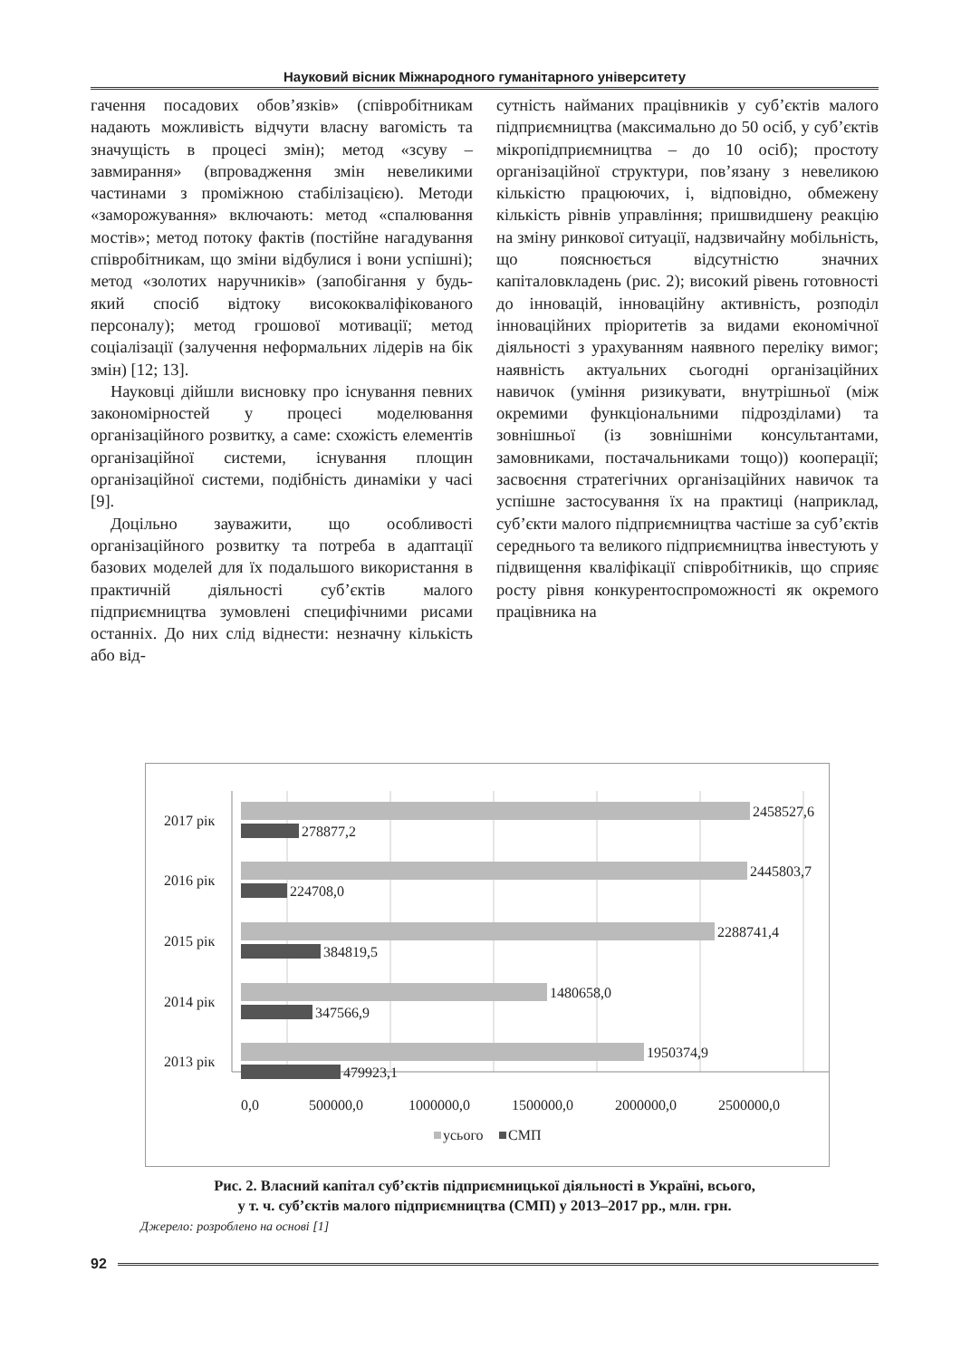Науковий вісник Міжнародного гуманітарного університету
гачення посадових обов’язків» (співробітникам надають можливість відчути власну вагомість та значущість в процесі змін); метод «зсуву – завмирання» (впровадження змін невеликими частинами з проміжною стабілізацією). Методи «заморожування» включають: метод «спалювання мостів»; метод потоку фактів (постійне нагадування співробітникам, що зміни відбулися і вони успішні); метод «золотих наручників» (запобігання у будь-який спосіб відтоку висококваліфікованого персоналу); метод грошової мотивації; метод соціалізації (залучення неформальних лідерів на бік змін) [12; 13].
Науковці дійшли висновку про існування певних закономірностей у процесі моделювання організаційного розвитку, а саме: схожість елементів організаційної системи, існування площин організаційної системи, подібність динаміки у часі [9].
Доцільно зауважити, що особливості організаційного розвитку та потреба в адаптації базових моделей для їх подальшого використання в практичній діяльності суб’єктів малого підприємництва зумовлені специфічними рисами останніх. До них слід віднести: незначну кількість або від-
сутність найманих працівників у суб’єктів малого підприємництва (максимально до 50 осіб, у суб’єктів мікропідприємництва – до 10 осіб); простоту організаційної структури, пов’язану з невеликою кількістю працюючих, і, відповідно, обмежену кількість рівнів управління; пришвидшену реакцію на зміну ринкової ситуації, надзвичайну мобільність, що пояснюється відсутністю значних капіталовкладень (рис. 2); високий рівень готовності до інновацій, інноваційну активність, розподіл інноваційних пріоритетів за видами економічної діяльності з урахуванням наявного переліку вимог; наявність актуальних сьогодні організаційних навичок (уміння ризикувати, внутрішньої (між окремими функціональними підрозділами) та зовнішньої (із зовнішніми консультантами, замовниками, постачальниками тощо)) кооперації; засвоєння стратегічних організаційних навичок та успішне застосування їх на практиці (наприклад, суб’єкти малого підприємництва частіше за суб’єктів середнього та великого підприємництва інвестують у підвищення кваліфікації співробітників, що сприяє росту рівня конкурентоспроможності як окремого працівника на
2017 рік
2016 рік
2015 рік
2014 рік
2013 рік
2458527,6
278877,2
2445803,7
224708,0
2288741,4
384819,5
1480658,0
347566,9
1950374,9
479923,1
0,0
500000,0
1000000,0
1500000,0
2000000,0
2500000,0
усього
СМП
Рис. 2. Власний капітал суб’єктів підприємницької діяльності в Україні, всього,
у т. ч. суб’єктів малого підприємництва (СМП) у 2013–2017 рр., млн. грн.
Джерело: розроблено на основі [1]
92